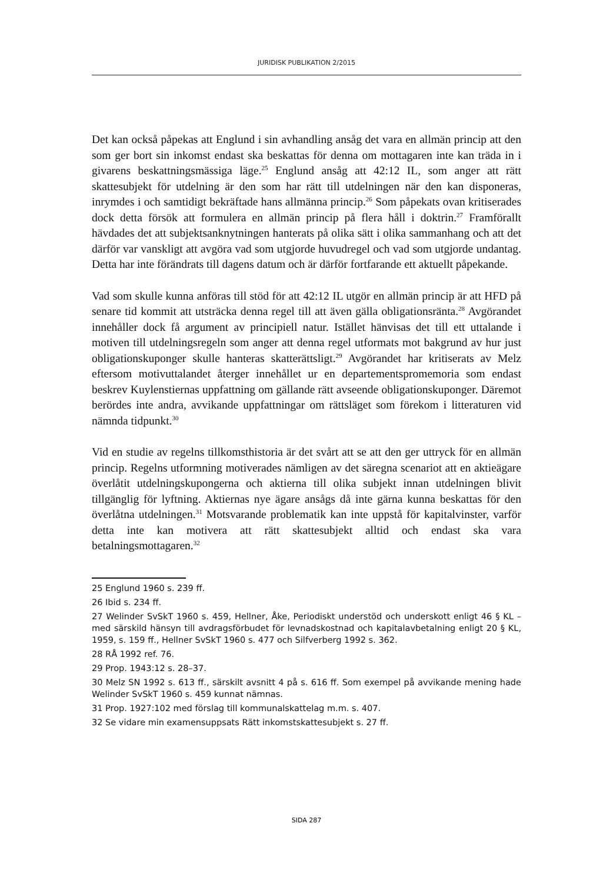JURIDISK PUBLIKATION 2/2015
Det kan också påpekas att Englund i sin avhandling ansåg det vara en allmän princip att den som ger bort sin inkomst endast ska beskattas för denna om mottagaren inte kan träda in i givarens beskattningsmässiga läge.<sup>25</sup> Englund ansåg att 42:12 IL, som anger att rätt skattesubjekt för utdelning är den som har rätt till utdelningen när den kan disponeras, inrymdes i och samtidigt bekräftade hans allmänna princip.<sup>26</sup> Som påpekats ovan kritiserades dock detta försök att formulera en allmän princip på flera håll i doktrin.<sup>27</sup> Framförallt hävdades det att subjektsanknytningen hanterats på olika sätt i olika sammanhang och att det därför var vanskligt att avgöra vad som utgjorde huvudregel och vad som utgjorde undantag. Detta har inte förändrats till dagens datum och är därför fortfarande ett aktuellt påpekande.
Vad som skulle kunna anföras till stöd för att 42:12 IL utgör en allmän princip är att HFD på senare tid kommit att utsträcka denna regel till att även gälla obligationsränta.<sup>28</sup> Avgörandet innehåller dock få argument av principiell natur. Istället hänvisas det till ett uttalande i motiven till utdelningsregeln som anger att denna regel utformats mot bakgrund av hur just obligationskuponger skulle hanteras skatterättsligt.<sup>29</sup> Avgörandet har kritiserats av Melz eftersom motivuttalandet återger innehållet ur en departementspromemoria som endast beskrev Kuylenstiernas uppfattning om gällande rätt avseende obligationskuponger. Däremot berördes inte andra, avvikande uppfattningar om rättsläget som förekom i litteraturen vid nämnda tidpunkt.<sup>30</sup>
Vid en studie av regelns tillkomsthistoria är det svårt att se att den ger uttryck för en allmän princip. Regelns utformning motiverades nämligen av det säregna scenariot att en aktieägare överlåtit utdelningskupongerna och aktierna till olika subjekt innan utdelningen blivit tillgänglig för lyftning. Aktiernas nye ägare ansågs då inte gärna kunna beskattas för den överlåtna utdelningen.<sup>31</sup> Motsvarande problematik kan inte uppstå för kapitalvinster, varför detta inte kan motivera att rätt skattesubjekt alltid och endast ska vara betalningsmottagaren.<sup>32</sup>
25 Englund 1960 s. 239 ff.
26 Ibid s. 234 ff.
27 Welinder SvSkT 1960 s. 459, Hellner, Åke, Periodiskt understöd och underskott enligt 46 § KL – med särskild hänsyn till avdragsförbudet för levnadskostnad och kapitalavbetalning enligt 20 § KL, 1959, s. 159 ff., Hellner SvSkT 1960 s. 477 och Silfverberg 1992 s. 362.
28 RÅ 1992 ref. 76.
29 Prop. 1943:12 s. 28–37.
30 Melz SN 1992 s. 613 ff., särskilt avsnitt 4 på s. 616 ff. Som exempel på avvikande mening hade Welinder SvSkT 1960 s. 459 kunnat nämnas.
31 Prop. 1927:102 med förslag till kommunalskattelag m.m. s. 407.
32 Se vidare min examensuppsats Rätt inkomstskattesubjekt s. 27 ff.
SIDA 287